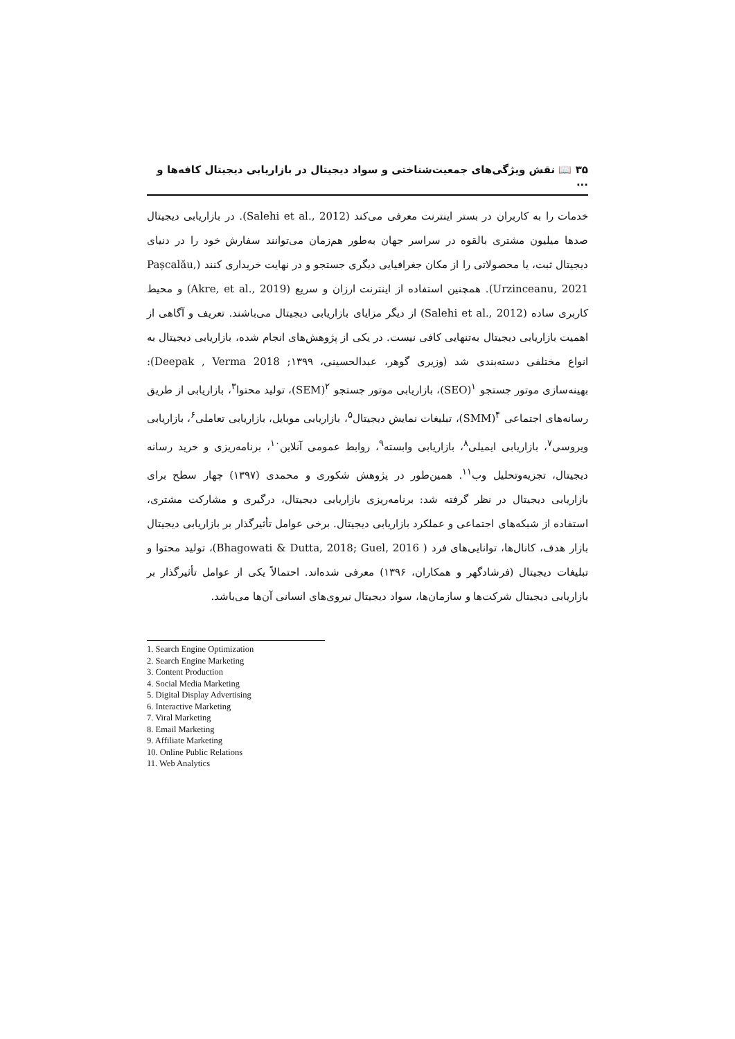۳۵ 📖 نقش ویژگی‌های جمعیت‌شناختی و سواد دیجیتال در بازاریابی دیجیتال کافه‌ها و ...
خدمات را به کاربران در بستر اینترنت معرفی می‌کند (Salehi et al., 2012). در بازاریابی دیجیتال صدها میلیون مشتری بالقوه در سراسر جهان به‌طور هم‌زمان می‌توانند سفارش خود را در دنیای دیجیتال ثبت، یا محصولاتی را از مکان جغرافیایی دیگری جستجو و در نهایت خریداری کنند (Pașcalău, Urzinceanu, 2021). همچنین استفاده از اینترنت ارزان و سریع (Akre, et al., 2019) و محیط کاربری ساده (Salehi et al., 2012) از دیگر مزایای بازاریابی دیجیتال می‌باشند. تعریف و آگاهی از اهمیت بازاریابی دیجیتال به‌تنهایی کافی نیست. در یکی از پژوهش‌های انجام شده، بازاریابی دیجیتال به انواع مختلفی دسته‌بندی شد (وزیری گوهر، عبدالحسینی، ۱۳۹۹; Deepak , Verma 2018): بهینه‌سازی موتور جستجو <sup>۱</sup>(SEO)، بازاریابی موتور جستجو <sup>۲</sup>(SEM)، تولید محتوا<sup>۳</sup>، بازاریابی از طریق رسانه‌های اجتماعی <sup>۴</sup>(SMM)، تبلیغات نمایش دیجیتال<sup>۵</sup>، بازاریابی موبایل، بازاریابی تعاملی<sup>۶</sup>، بازاریابی ویروسی<sup>۷</sup>، بازاریابی ایمیلی<sup>۸</sup>، بازاریابی وابسته<sup>۹</sup>، روابط عمومی آنلاین<sup>۱۰</sup>، برنامه‌ریزی و خرید رسانه دیجیتال، تجزیه‌وتحلیل وب<sup>۱۱</sup>. همین‌طور در پژوهش شکوری و محمدی (۱۳۹۷) چهار سطح برای بازاریابی دیجیتال در نظر گرفته شد: برنامه‌ریزی بازاریابی دیجیتال، درگیری و مشارکت مشتری، استفاده از شبکه‌های اجتماعی و عملکرد بازاریابی دیجیتال. برخی عوامل تأثیرگذار بر بازاریابی دیجیتال بازار هدف، کانال‌ها، توانایی‌های فرد ( Bhagowati & Dutta, 2018; Guel, 2016)، تولید محتوا و تبلیغات دیجیتال (فرشادگهر و همکاران، ۱۳۹۶) معرفی شده‌اند. احتمالاً یکی از عوامل تأثیرگذار بر بازاریابی دیجیتال شرکت‌ها و سازمان‌ها، سواد دیجیتال نیروی‌های انسانی آن‌ها می‌باشد.
1. Search Engine Optimization
2. Search Engine Marketing
3. Content Production
4. Social Media Marketing
5. Digital Display Advertising
6. Interactive Marketing
7. Viral Marketing
8. Email Marketing
9. Affiliate Marketing
10. Online Public Relations
11. Web Analytics